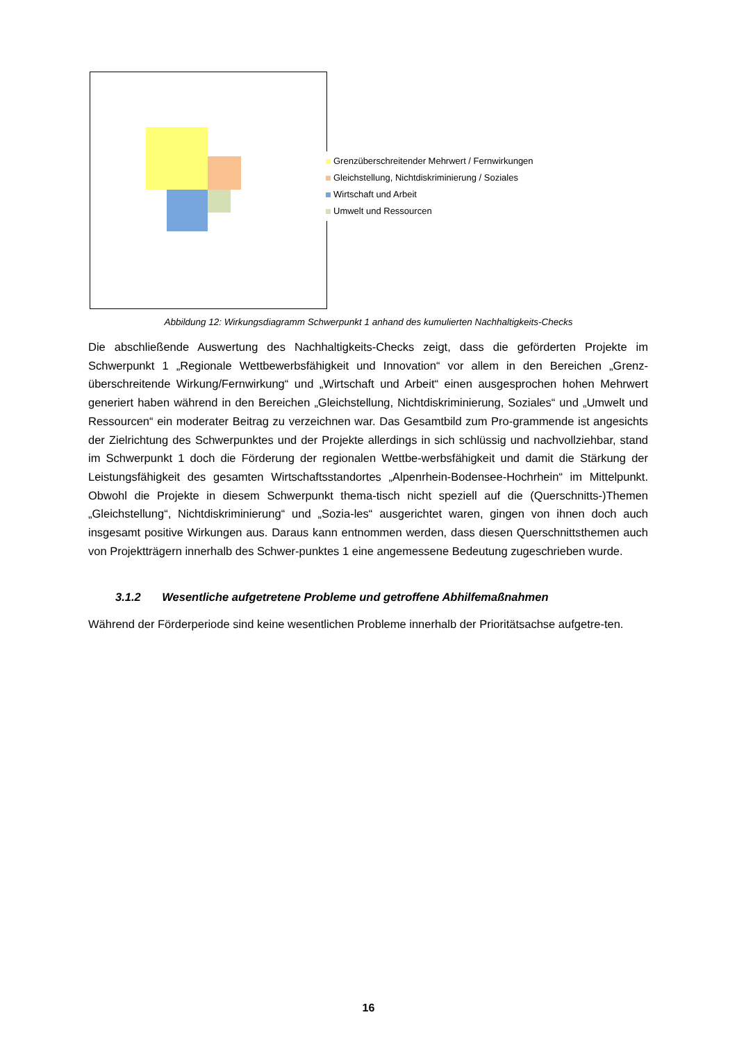Grenzüberschreitender Mehrwert / Fernwirkungen
Gleichstellung, Nichtdiskriminierung / Soziales
Wirtschaft und Arbeit
Umwelt und Ressourcen
Abbildung 12: Wirkungsdiagramm Schwerpunkt 1 anhand des kumulierten Nachhaltigkeits-Checks
Die abschließende Auswertung des Nachhaltigkeits-Checks zeigt, dass die geförderten Projekte im Schwerpunkt 1 „Regionale Wettbewerbsfähigkeit und Innovation“ vor allem in den Bereichen „Grenz-überschreitende Wirkung/Fernwirkung“ und „Wirtschaft und Arbeit“ einen ausgesprochen hohen Mehrwert generiert haben während in den Bereichen „Gleichstellung, Nichtdiskriminierung, Soziales“ und „Umwelt und Ressourcen“ ein moderater Beitrag zu verzeichnen war. Das Gesamtbild zum Pro-grammende ist angesichts der Zielrichtung des Schwerpunktes und der Projekte allerdings in sich schlüssig und nachvollziehbar, stand im Schwerpunkt 1 doch die Förderung der regionalen Wettbe-werbsfähigkeit und damit die Stärkung der Leistungsfähigkeit des gesamten Wirtschaftsstandortes „Alpenrhein-Bodensee-Hochrhein“ im Mittelpunkt. Obwohl die Projekte in diesem Schwerpunkt thema-tisch nicht speziell auf die (Querschnitts-)Themen „Gleichstellung“, Nichtdiskriminierung“ und „Sozia-les“ ausgerichtet waren, gingen von ihnen doch auch insgesamt positive Wirkungen aus. Daraus kann entnommen werden, dass diesen Querschnittsthemen auch von Projektträgern innerhalb des Schwer-punktes 1 eine angemessene Bedeutung zugeschrieben wurde.
3.1.2 Wesentliche aufgetretene Probleme und getroffene Abhilfemaßnahmen
Während der Förderperiode sind keine wesentlichen Probleme innerhalb der Prioritätsachse aufgetre-ten.
16